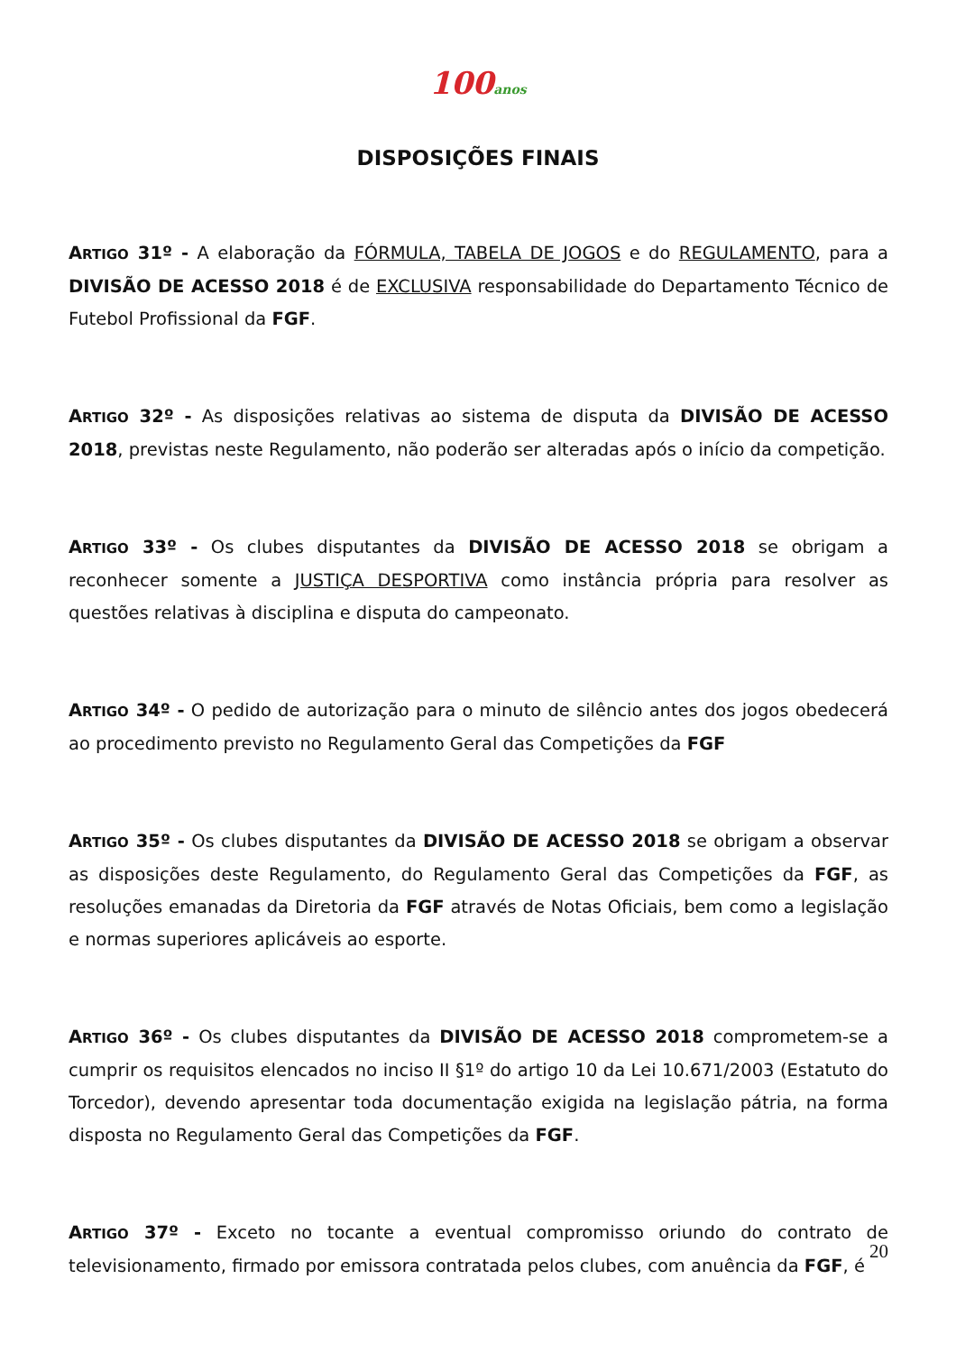100anos
DISPOSIÇÕES FINAIS
ARTIGO 31º - A elaboração da FÓRMULA, TABELA DE JOGOS e do REGULAMENTO, para a DIVISÃO DE ACESSO 2018 é de EXCLUSIVA responsabilidade do Departamento Técnico de Futebol Profissional da FGF.
ARTIGO 32º - As disposições relativas ao sistema de disputa da DIVISÃO DE ACESSO 2018, previstas neste Regulamento, não poderão ser alteradas após o início da competição.
ARTIGO 33º - Os clubes disputantes da DIVISÃO DE ACESSO 2018 se obrigam a reconhecer somente a JUSTIÇA DESPORTIVA como instância própria para resolver as questões relativas à disciplina e disputa do campeonato.
ARTIGO 34º - O pedido de autorização para o minuto de silêncio antes dos jogos obedecerá ao procedimento previsto no Regulamento Geral das Competições da FGF
ARTIGO 35º - Os clubes disputantes da DIVISÃO DE ACESSO 2018 se obrigam a observar as disposições deste Regulamento, do Regulamento Geral das Competições da FGF, as resoluções emanadas da Diretoria da FGF através de Notas Oficiais, bem como a legislação e normas superiores aplicáveis ao esporte.
ARTIGO 36º - Os clubes disputantes da DIVISÃO DE ACESSO 2018 comprometem-se a cumprir os requisitos elencados no inciso II §1º do artigo 10 da Lei 10.671/2003 (Estatuto do Torcedor), devendo apresentar toda documentação exigida na legislação pátria, na forma disposta no Regulamento Geral das Competições da FGF.
ARTIGO 37º - Exceto no tocante a eventual compromisso oriundo do contrato de televisionamento, firmado por emissora contratada pelos clubes, com anuência da FGF, é
20